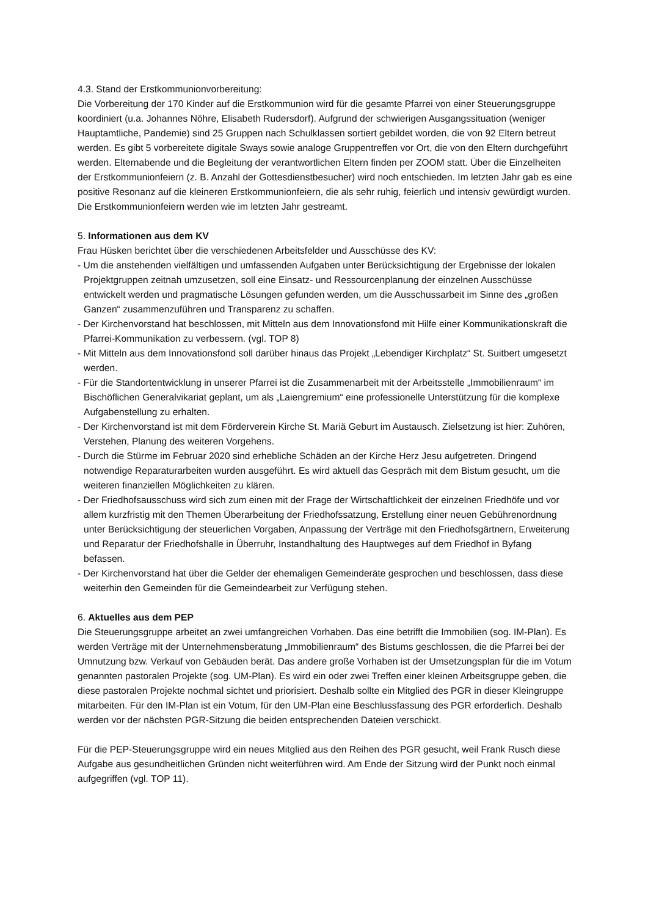4.3. Stand der Erstkommunionvorbereitung:
Die Vorbereitung der 170 Kinder auf die Erstkommunion wird für die gesamte Pfarrei von einer Steuerungsgruppe koordiniert (u.a. Johannes Nöhre, Elisabeth Rudersdorf). Aufgrund der schwierigen Ausgangssituation (weniger Hauptamtliche, Pandemie) sind 25 Gruppen nach Schulklassen sortiert gebildet worden, die von 92 Eltern betreut werden. Es gibt 5 vorbereitete digitale Sways sowie analoge Gruppentreffen vor Ort, die von den Eltern durchgeführt werden. Elternabende und die Begleitung der verantwortlichen Eltern finden per ZOOM statt. Über die Einzelheiten der Erstkommunionfeiern (z. B. Anzahl der Gottesdienstbesucher) wird noch entschieden. Im letzten Jahr gab es eine positive Resonanz auf die kleineren Erstkommunionfeiern, die als sehr ruhig, feierlich und intensiv gewürdigt wurden. Die Erstkommunionfeiern werden wie im letzten Jahr gestreamt.
5. Informationen aus dem KV
Frau Hüsken berichtet über die verschiedenen Arbeitsfelder und Ausschüsse des KV:
- Um die anstehenden vielfältigen und umfassenden Aufgaben unter Berücksichtigung der Ergebnisse der lokalen Projektgruppen zeitnah umzusetzen, soll eine Einsatz- und Ressourcenplanung der einzelnen Ausschüsse entwickelt werden und pragmatische Lösungen gefunden werden, um die Ausschussarbeit im Sinne des „großen Ganzen“ zusammenzuführen und Transparenz zu schaffen.
- Der Kirchenvorstand hat beschlossen, mit Mitteln aus dem Innovationsfond mit Hilfe einer Kommunikationskraft die Pfarrei-Kommunikation zu verbessern. (vgl. TOP 8)
- Mit Mitteln aus dem Innovationsfond soll darüber hinaus das Projekt „Lebendiger Kirchplatz“ St. Suitbert umgesetzt werden.
- Für die Standortentwicklung in unserer Pfarrei ist die Zusammenarbeit mit der Arbeitsstelle „Immobilienraum“ im Bischöflichen Generalvikariat geplant, um als „Laiengremium“ eine professionelle Unterstützung für die komplexe Aufgabenstellung zu erhalten.
- Der Kirchenvorstand ist mit dem Förderverein Kirche St. Mariä Geburt im Austausch. Zielsetzung ist hier: Zuhören, Verstehen, Planung des weiteren Vorgehens.
- Durch die Stürme im Februar 2020 sind erhebliche Schäden an der Kirche Herz Jesu aufgetreten. Dringend notwendige Reparaturarbeiten wurden ausgeführt. Es wird aktuell das Gespräch mit dem Bistum gesucht, um die weiteren finanziellen Möglichkeiten zu klären.
- Der Friedhofsausschuss wird sich zum einen mit der Frage der Wirtschaftlichkeit der einzelnen Friedhöfe und vor allem kurzfristig mit den Themen Überarbeitung der Friedhofssatzung, Erstellung einer neuen Gebührenordnung unter Berücksichtigung der steuerlichen Vorgaben, Anpassung der Verträge mit den Friedhofsgärtnern, Erweiterung und Reparatur der Friedhofshalle in Überruhr, Instandhaltung des Hauptweges auf dem Friedhof in Byfang befassen.
- Der Kirchenvorstand hat über die Gelder der ehemaligen Gemeinderäte gesprochen und beschlossen, dass diese weiterhin den Gemeinden für die Gemeindearbeit zur Verfügung stehen.
6. Aktuelles aus dem PEP
Die Steuerungsgruppe arbeitet an zwei umfangreichen Vorhaben. Das eine betrifft die Immobilien (sog. IM-Plan). Es werden Verträge mit der Unternehmensberatung „Immobilienraum“ des Bistums geschlossen, die die Pfarrei bei der Umnutzung bzw. Verkauf von Gebäuden berät. Das andere große Vorhaben ist der Umsetzungsplan für die im Votum genannten pastoralen Projekte (sog. UM-Plan). Es wird ein oder zwei Treffen einer kleinen Arbeitsgruppe geben, die diese pastoralen Projekte nochmal sichtet und priorisiert. Deshalb sollte ein Mitglied des PGR in dieser Kleingruppe mitarbeiten. Für den IM-Plan ist ein Votum, für den UM-Plan eine Beschlussfassung des PGR erforderlich. Deshalb werden vor der nächsten PGR-Sitzung die beiden entsprechenden Dateien verschickt.
Für die PEP-Steuerungsgruppe wird ein neues Mitglied aus den Reihen des PGR gesucht, weil Frank Rusch diese Aufgabe aus gesundheitlichen Gründen nicht weiterführen wird. Am Ende der Sitzung wird der Punkt noch einmal aufgegriffen (vgl. TOP 11).